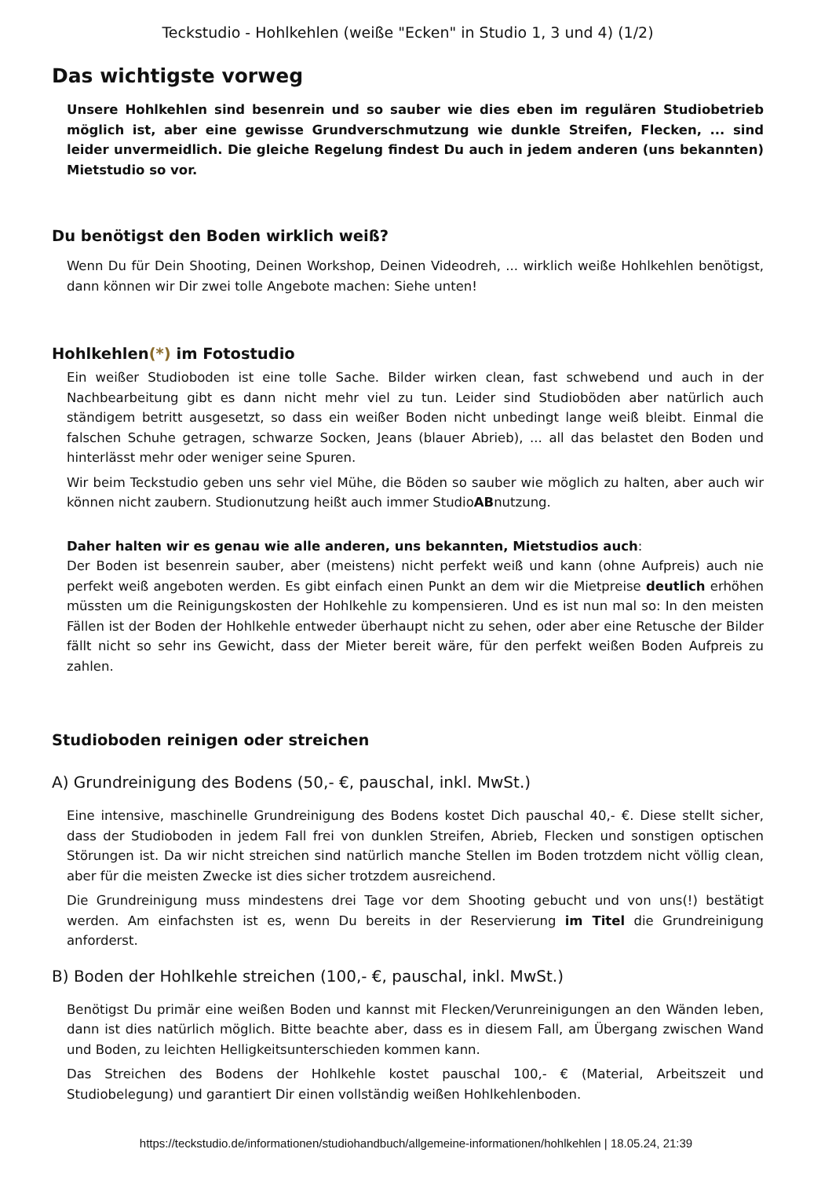Teckstudio - Hohlkehlen (weiße "Ecken" in Studio 1, 3 und 4) (1/2)
Das wichtigste vorweg
Unsere Hohlkehlen sind besenrein und so sauber wie dies eben im regulären Studiobetrieb möglich ist, aber eine gewisse Grundverschmutzung wie dunkle Streifen, Flecken, ... sind leider unvermeidlich. Die gleiche Regelung findest Du auch in jedem anderen (uns bekannten) Mietstudio so vor.
Du benötigst den Boden wirklich weiß?
Wenn Du für Dein Shooting, Deinen Workshop, Deinen Videodreh, ... wirklich weiße Hohlkehlen benötigst, dann können wir Dir zwei tolle Angebote machen: Siehe unten!
Hohlkehlen(*) im Fotostudio
Ein weißer Studioboden ist eine tolle Sache. Bilder wirken clean, fast schwebend und auch in der Nachbearbeitung gibt es dann nicht mehr viel zu tun. Leider sind Studioböden aber natürlich auch ständigem betritt ausgesetzt, so dass ein weißer Boden nicht unbedingt lange weiß bleibt. Einmal die falschen Schuhe getragen, schwarze Socken, Jeans (blauer Abrieb), ... all das belastet den Boden und hinterlässt mehr oder weniger seine Spuren.
Wir beim Teckstudio geben uns sehr viel Mühe, die Böden so sauber wie möglich zu halten, aber auch wir können nicht zaubern. Studionutzung heißt auch immer StudioABnutzung.
Daher halten wir es genau wie alle anderen, uns bekannten, Mietstudios auch:
Der Boden ist besenrein sauber, aber (meistens) nicht perfekt weiß und kann (ohne Aufpreis) auch nie perfekt weiß angeboten werden. Es gibt einfach einen Punkt an dem wir die Mietpreise deutlich erhöhen müssten um die Reinigungskosten der Hohlkehle zu kompensieren. Und es ist nun mal so: In den meisten Fällen ist der Boden der Hohlkehle entweder überhaupt nicht zu sehen, oder aber eine Retusche der Bilder fällt nicht so sehr ins Gewicht, dass der Mieter bereit wäre, für den perfekt weißen Boden Aufpreis zu zahlen.
Studioboden reinigen oder streichen
A) Grundreinigung des Bodens (50,- €, pauschal, inkl. MwSt.)
Eine intensive, maschinelle Grundreinigung des Bodens kostet Dich pauschal 40,- €. Diese stellt sicher, dass der Studioboden in jedem Fall frei von dunklen Streifen, Abrieb, Flecken und sonstigen optischen Störungen ist. Da wir nicht streichen sind natürlich manche Stellen im Boden trotzdem nicht völlig clean, aber für die meisten Zwecke ist dies sicher trotzdem ausreichend.
Die Grundreinigung muss mindestens drei Tage vor dem Shooting gebucht und von uns(!) bestätigt werden. Am einfachsten ist es, wenn Du bereits in der Reservierung im Titel die Grundreinigung anforderst.
B) Boden der Hohlkehle streichen (100,- €, pauschal, inkl. MwSt.)
Benötigst Du primär eine weißen Boden und kannst mit Flecken/Verunreinigungen an den Wänden leben, dann ist dies natürlich möglich. Bitte beachte aber, dass es in diesem Fall, am Übergang zwischen Wand und Boden, zu leichten Helligkeitsunterschieden kommen kann.
Das Streichen des Bodens der Hohlkehle kostet pauschal 100,- € (Material, Arbeitszeit und Studiobelegung) und garantiert Dir einen vollständig weißen Hohlkehlenboden.
https://teckstudio.de/informationen/studiohandbuch/allgemeine-informationen/hohlkehlen | 18.05.24, 21:39